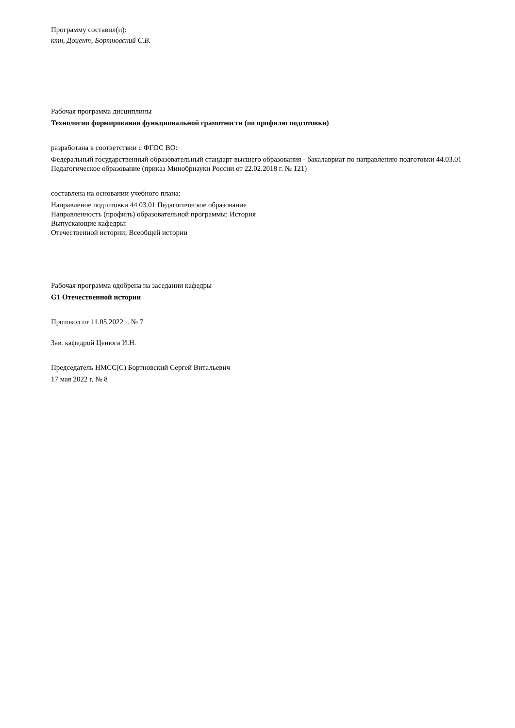Программу составил(и):
ктн, Доцент, Бортновский С.В.
Рабочая программа дисциплины
Технологии формирования функциональной грамотности (по профилю подготовки)
разработана в соответствии с ФГОС ВО:
Федеральный государственный образовательный стандарт высшего образования - бакалавриат по направлению подготовки 44.03.01 Педагогическое образование (приказ Минобрнауки России от 22.02.2018 г. № 121)
составлена на основании учебного плана:
Направление подготовки 44.03.01 Педагогическое образование
Направленность (профиль) образовательной программы: История
Выпускающие кафедры:
Отечественной истории; Всеобщей истории
Рабочая программа одобрена на заседании кафедры
G1 Отечественной истории
Протокол от 11.05.2022 г. № 7
Зав. кафедрой Ценюга И.Н.
Председатель НМСС(С) Бортновский Сергей Витальевич
17 мая 2022 г. № 8